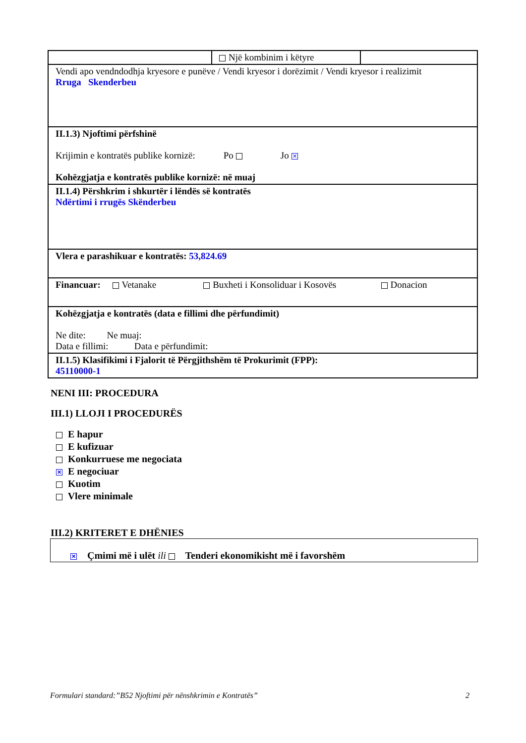| | Një kombinim i këtyre | |
| Vendi apo vendndodhja kryesore e punëve / Vendi kryesor i dorëzimit / Vendi kryesor i realizimit Rruga Skenderbeu | | |
| II.1.3) Njoftimi përfshinë Krijimin e kontratës publike kornizë: Po Jo ✕ Kohëzgjatja e kontratës publike kornizë: në muaj | | |
| II.1.4) Përshkrim i shkurtër i lëndës së kontratës Ndërtimi i rrugës Skënderbeu | | |
| Vlera e parashikuar e kontratës: 53,824.69 | | |
| Financuar: Vetanake Buxheti i Konsoliduar i Kosovës Donacion | | |
| Kohëzgjatja e kontratës (data e fillimi dhe përfundimit) Ne dite: Ne muaj: Data e fillimi: Data e përfundimit: | | |
| II.1.5) Klasifikimi i Fjalorit të Përgjithshëm të Prokurimit (FPP): 45110000-1 | | |
NENI III: PROCEDURA
III.1) LLOJI I PROCEDURËS
E hapur
E kufizuar
Konkurruese me negociata
✕ E negociuar
Kuotim
Vlere minimale
III.2) KRITERET E DHËNIES
✕ Çmimi më i ulët ili Tenderi ekonomikisht më i favorshëm
Formulari standard:”B52 Njoftimi për nënshkrimin e Kontratës” 2